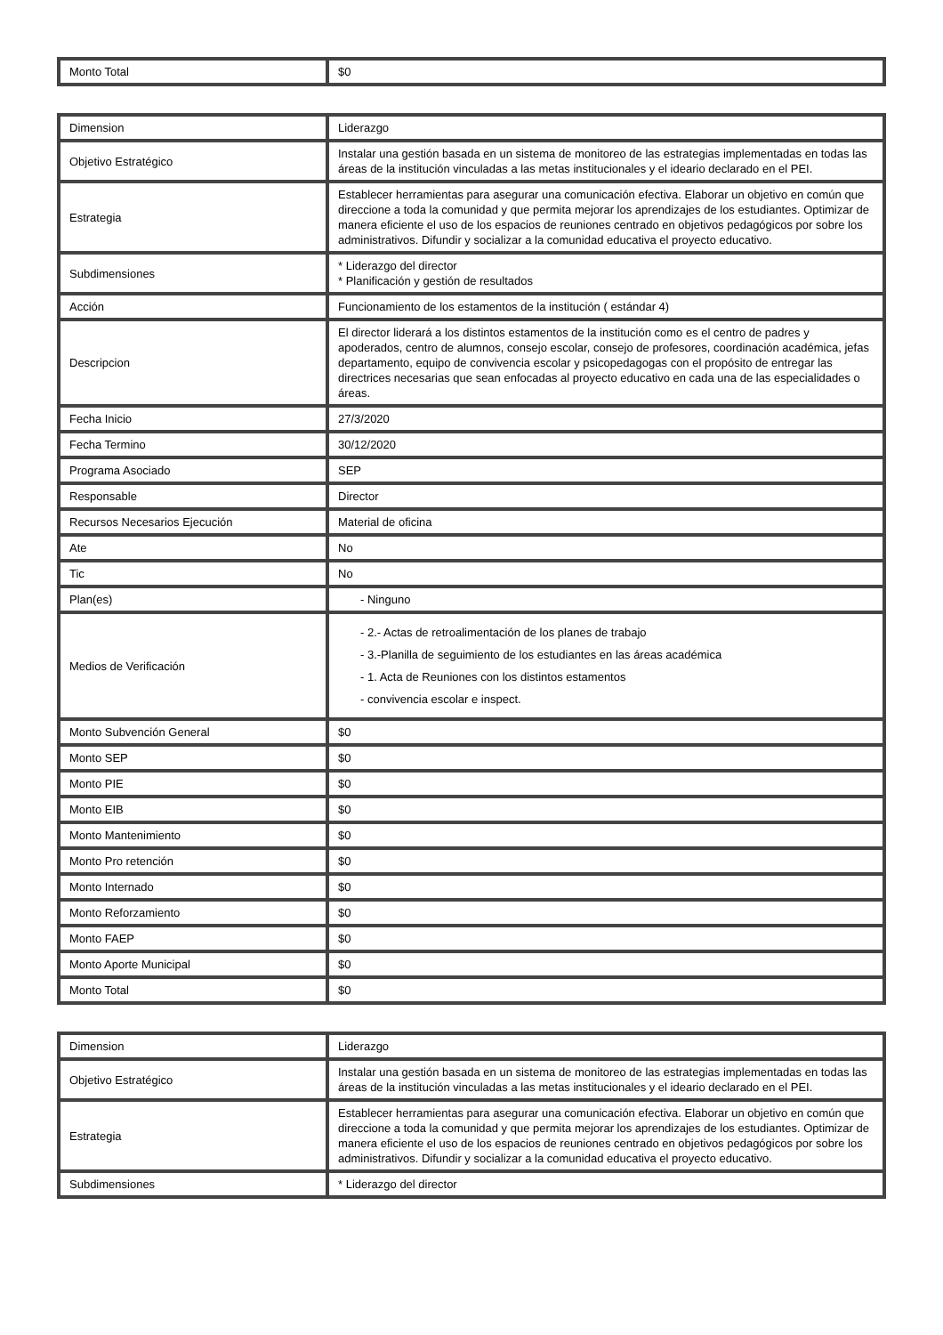| Monto Total | $0 |
| Dimension | Liderazgo |
| Objetivo Estratégico | Instalar una gestión basada en un sistema de monitoreo de las estrategias implementadas en todas las áreas de la institución vinculadas a las metas institucionales y el ideario declarado en el PEI. |
| Estrategia | Establecer herramientas para asegurar una comunicación efectiva. Elaborar un objetivo en común que direccione a toda la comunidad y que permita mejorar los aprendizajes de los estudiantes. Optimizar de manera eficiente el uso de los espacios de reuniones centrado en objetivos pedagógicos por sobre los administrativos. Difundir y socializar a la comunidad educativa el proyecto educativo. |
| Subdimensiones | * Liderazgo del director * Planificación y gestión de resultados |
| Acción | Funcionamiento de los estamentos de la institución ( estándar 4) |
| Descripcion | El director liderará a los distintos estamentos de la institución como es el centro de padres y apoderados, centro de alumnos, consejo escolar, consejo de profesores, coordinación académica, jefas departamento, equipo de convivencia escolar y psicopedagogas con el propósito de entregar las directrices necesarias que sean enfocadas al proyecto educativo en cada una de las especialidades o áreas. |
| Fecha Inicio | 27/3/2020 |
| Fecha Termino | 30/12/2020 |
| Programa Asociado | SEP |
| Responsable | Director |
| Recursos Necesarios Ejecución | Material de oficina |
| Ate | No |
| Tic | No |
| Plan(es) | - Ninguno |
| Medios de Verificación | - 2.- Actas de retroalimentación de los planes de trabajo - 3.-Planilla de seguimiento de los estudiantes en las áreas académica - 1. Acta de Reuniones con los distintos estamentos - convivencia escolar e inspect. |
| Monto Subvención General | $0 |
| Monto SEP | $0 |
| Monto PIE | $0 |
| Monto EIB | $0 |
| Monto Mantenimiento | $0 |
| Monto Pro retención | $0 |
| Monto Internado | $0 |
| Monto Reforzamiento | $0 |
| Monto FAEP | $0 |
| Monto Aporte Municipal | $0 |
| Monto Total | $0 |
| Dimension | Liderazgo |
| Objetivo Estratégico | Instalar una gestión basada en un sistema de monitoreo de las estrategias implementadas en todas las áreas de la institución vinculadas a las metas institucionales y el ideario declarado en el PEI. |
| Estrategia | Establecer herramientas para asegurar una comunicación efectiva. Elaborar un objetivo en común que direccione a toda la comunidad y que permita mejorar los aprendizajes de los estudiantes. Optimizar de manera eficiente el uso de los espacios de reuniones centrado en objetivos pedagógicos por sobre los administrativos. Difundir y socializar a la comunidad educativa el proyecto educativo. |
| Subdimensiones | * Liderazgo del director |